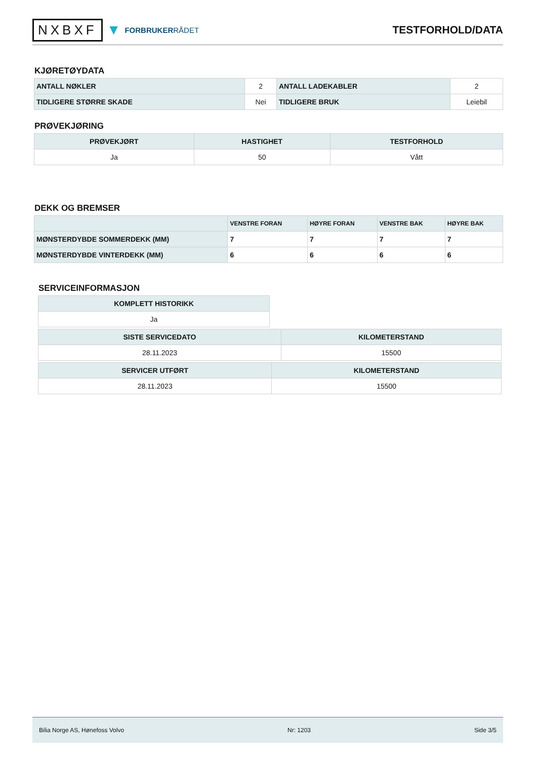NXBXF ▼ FORBRUKERRÅDET
TESTFORHOLD/DATA
KJØRETØYDATA
| ANTALL NØKLER | 2 | ANTALL LADEKABLER | 2 |
| TIDLIGERE STØRRE SKADE | Nei | TIDLIGERE BRUK | Leiebil |
PRØVEKJØRING
| PRØVEKJØRT | HASTIGHET | TESTFORHOLD |
| --- | --- | --- |
| Ja | 50 | Vått |
DEKK OG BREMSER
| | VENSTRE FORAN | HØYRE FORAN | VENSTRE BAK | HØYRE BAK |
| --- | --- | --- | --- | --- |
| MØNSTERDYBDE SOMMERDEKK (MM) | 7 | 7 | 7 | 7 |
| MØNSTERDYBDE VINTERDEKK (MM) | 6 | 6 | 6 | 6 |
SERVICEINFORMASJON
| KOMPLETT HISTORIKK |
| --- |
| Ja |
| SISTE SERVICEDATO | KILOMETERSTAND |
| --- | --- |
| 28.11.2023 | 15500 |
| SERVICER UTFØRT | KILOMETERSTAND |
| --- | --- |
| 28.11.2023 | 15500 |
Bilia Norge AS, Hønefoss Volvo Nr: 1203 Side 3/5